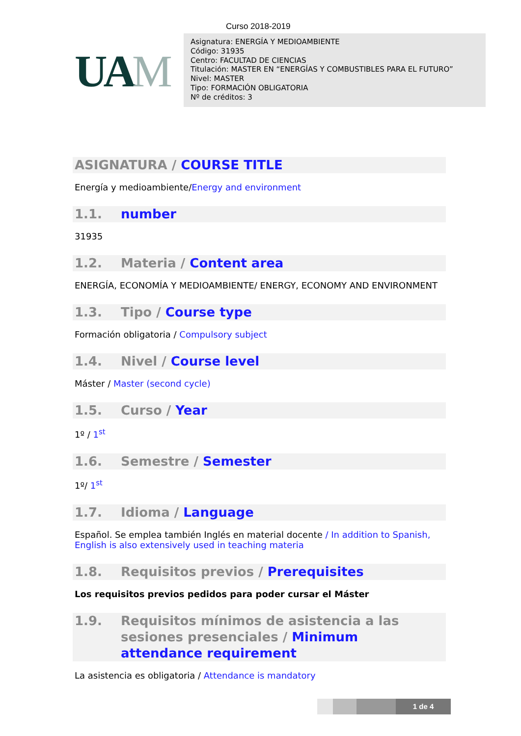Curso 2018-2019
UAM
Asignatura: ENERGÍA Y MEDIOAMBIENTE
Código: 31935
Centro: FACULTAD DE CIENCIAS
Titulación: MASTER EN “ENERGÍAS Y COMBUSTIBLES PARA EL FUTURO”
Nivel: MASTER
Tipo: FORMACIÓN OBLIGATORIA
Nº de créditos: 3
ASIGNATURA / COURSE TITLE
Energía y medioambiente/Energy and environment
1.1. number
31935
1.2. Materia / Content area
ENERGÍA, ECONOMÍA Y MEDIOAMBIENTE/ ENERGY, ECONOMY AND ENVIRONMENT
1.3. Tipo / Course type
Formación obligatoria / Compulsory subject
1.4. Nivel / Course level
Máster / Master (second cycle)
1.5. Curso / Year
1º / 1<sup>st</sup>
1.6. Semestre / Semester
1º/ 1<sup>st</sup>
1.7. Idioma / Language
Español. Se emplea también Inglés en material docente / In addition to Spanish, English is also extensively used in teaching materia
1.8. Requisitos previos / Prerequisites
Los requisitos previos pedidos para poder cursar el Máster
1.9. Requisitos mínimos de asistencia a las sesiones presenciales / Minimum attendance requirement
La asistencia es obligatoria / Attendance is mandatory
1 de 4